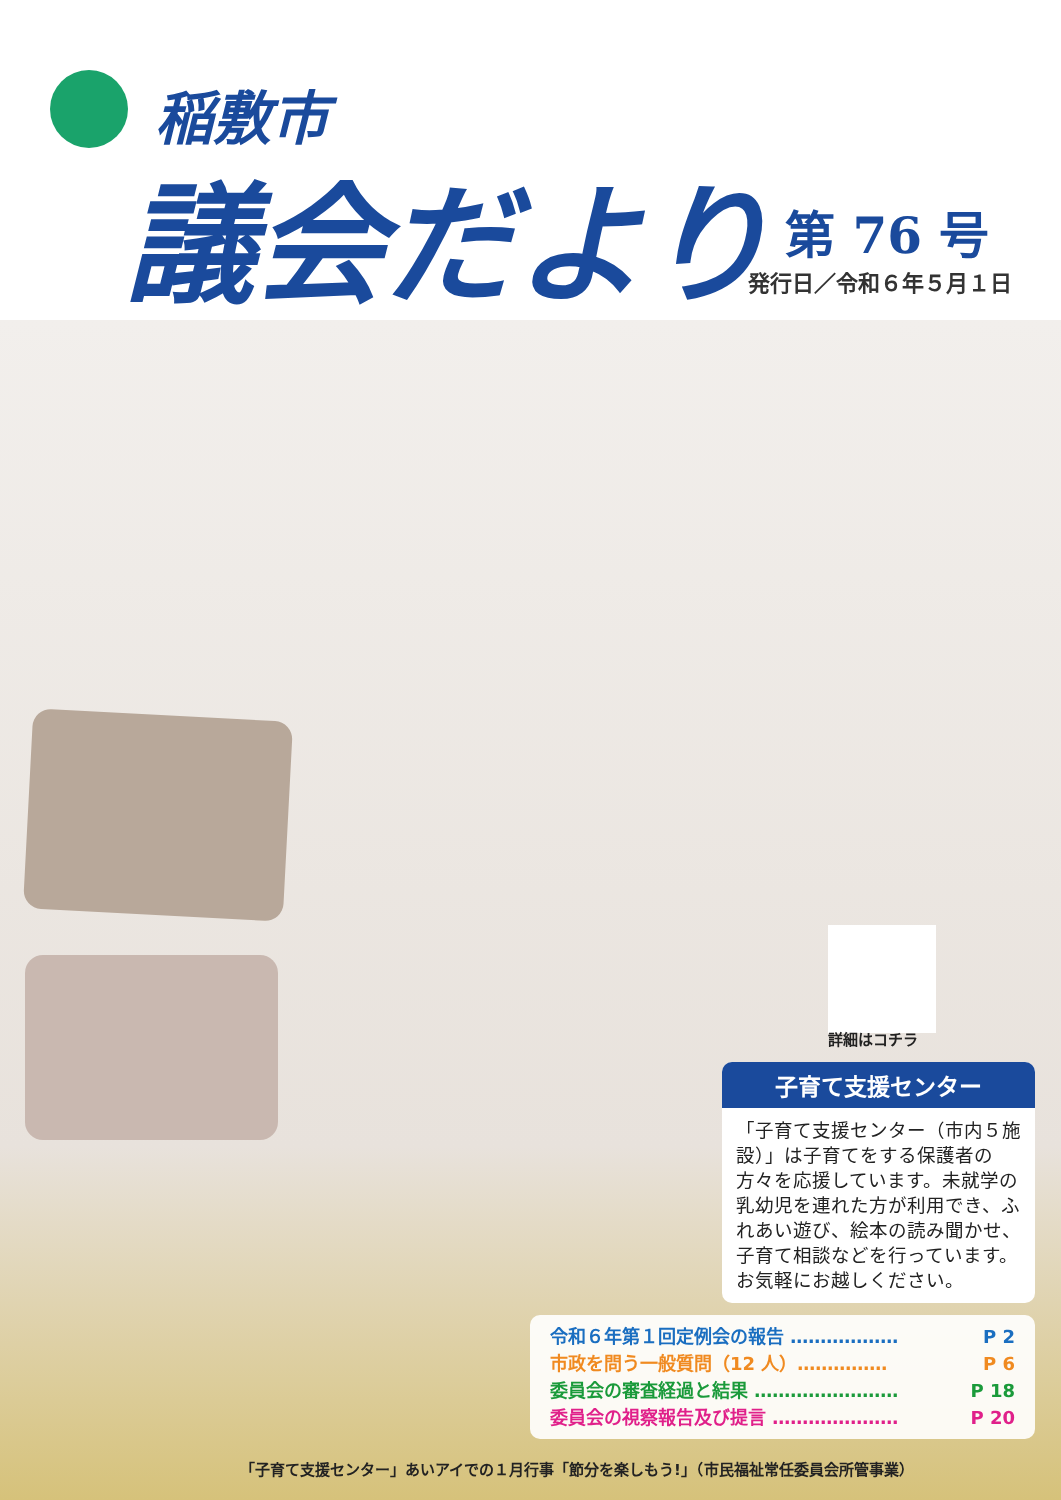稲敷市
議会だより 第 76 号
発行日／令和６年５月１日
詳細はコチラ
子育て支援センター
「子育て支援センター（市内５施設）」は子育てをする保護者の方々を応援しています。未就学の乳幼児を連れた方が利用でき、ふれあい遊び、絵本の読み聞かせ、子育て相談などを行っています。お気軽にお越しください。
令和６年第１回定例会の報告 ……………… P 2
市政を問う一般質問（12 人）…………… P 6
委員会の審査経過と結果 …………………… P 18
委員会の視察報告及び提言 ………………… P 20
「子育て支援センター」あいアイでの１月行事「節分を楽しもう!」（市民福祉常任委員会所管事業）